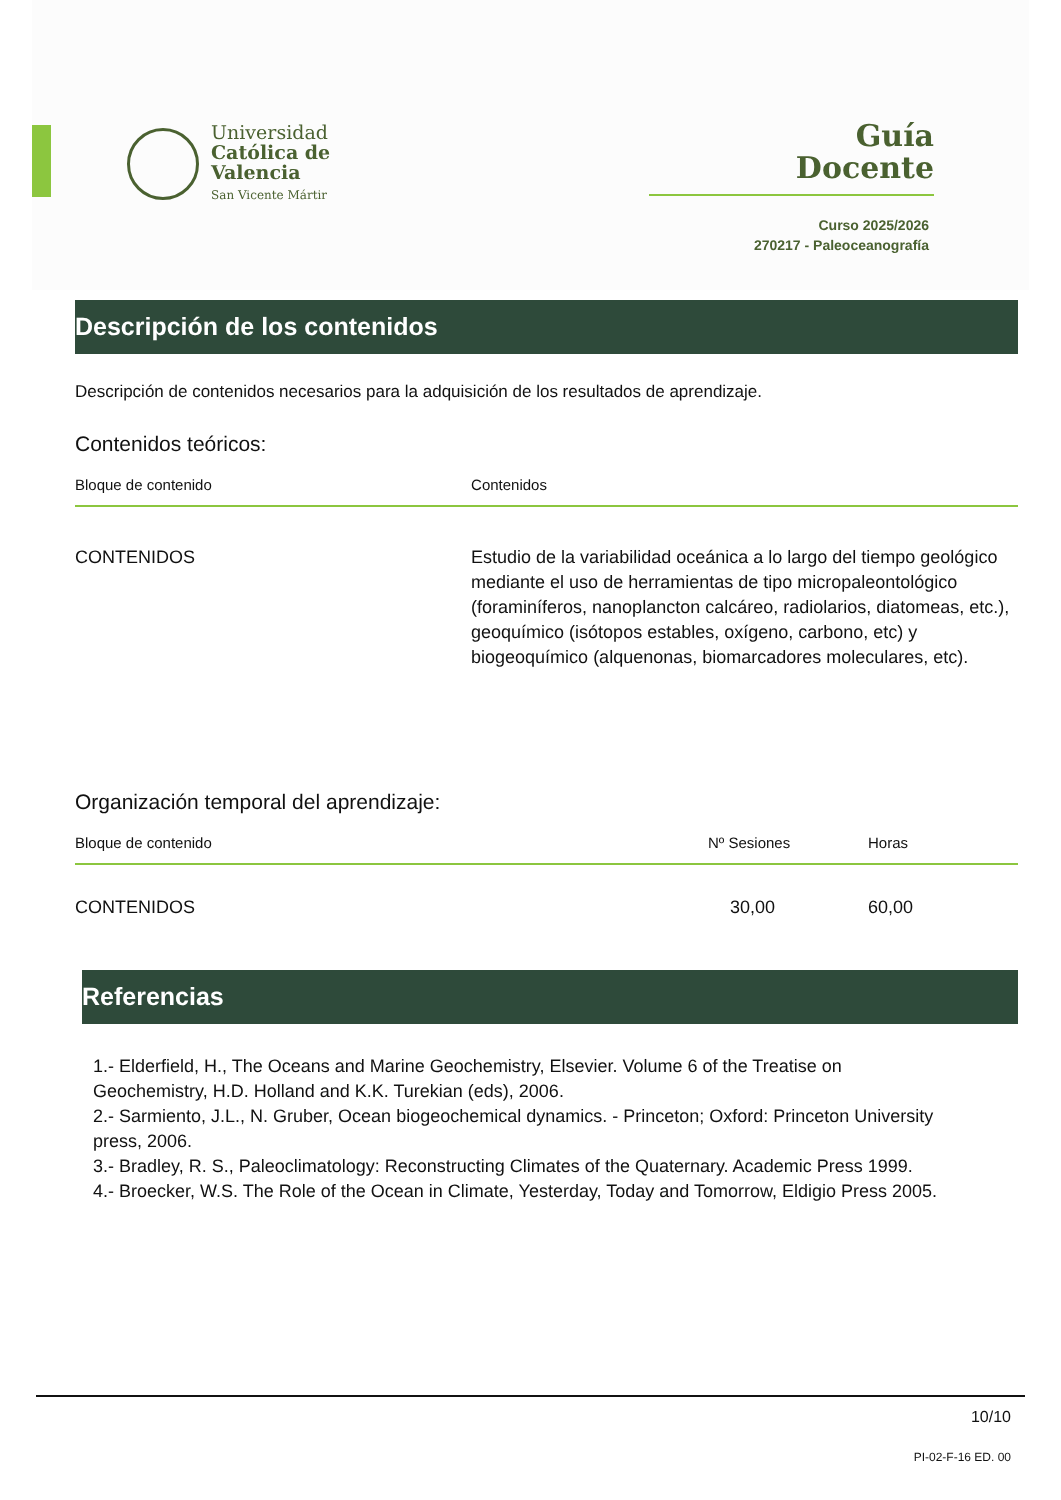Universidad
Católica de
Valencia
San Vicente Mártir
Guía
Docente
Curso 2025/2026
270217 - Paleoceanografía
Descripción de los contenidos
Descripción de contenidos necesarios para la adquisición de los resultados de aprendizaje.
Contenidos teóricos:
| Bloque de contenido | Contenidos |
| --- | --- |
| CONTENIDOS | Estudio de la variabilidad oceánica a lo largo del tiempo geológico mediante el uso de herramientas de tipo micropaleontológico (foraminíferos, nanoplancton calcáreo, radiolarios, diatomeas, etc.), geoquímico (isótopos estables, oxígeno, carbono, etc) y biogeoquímico (alquenonas, biomarcadores moleculares, etc). |
Organización temporal del aprendizaje:
| Bloque de contenido | Nº Sesiones | Horas |
| --- | --- | --- |
| CONTENIDOS | 30,00 | 60,00 |
Referencias
1.- Elderfield, H., The Oceans and Marine Geochemistry, Elsevier. Volume 6 of the Treatise on Geochemistry, H.D. Holland and K.K. Turekian (eds), 2006.
2.- Sarmiento, J.L., N. Gruber, Ocean biogeochemical dynamics. - Princeton; Oxford: Princeton University press, 2006.
3.- Bradley, R. S., Paleoclimatology: Reconstructing Climates of the Quaternary. Academic Press 1999.
4.- Broecker, W.S. The Role of the Ocean in Climate, Yesterday, Today and Tomorrow, Eldigio Press 2005.
10/10
PI-02-F-16 ED. 00